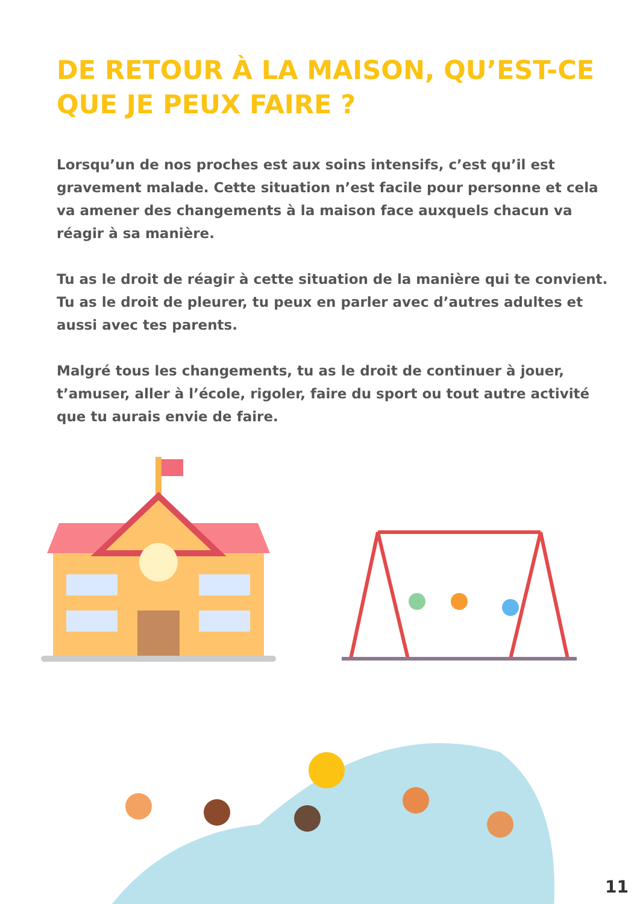DE RETOUR À LA MAISON, QU’EST-CE QUE JE PEUX FAIRE ?
Lorsqu’un de nos proches est aux soins intensifs, c’est qu’il est gravement malade. Cette situation n’est facile pour personne et cela va amener des changements à la maison face auxquels chacun va réagir à sa manière.
Tu as le droit de réagir à cette situation de la manière qui te convient. Tu as le droit de pleurer, tu peux en parler avec d’autres adultes et aussi avec tes parents.
Malgré tous les changements, tu as le droit de continuer à jouer, t’amuser, aller à l’école, rigoler, faire du sport ou tout autre activité que tu aurais envie de faire.
11